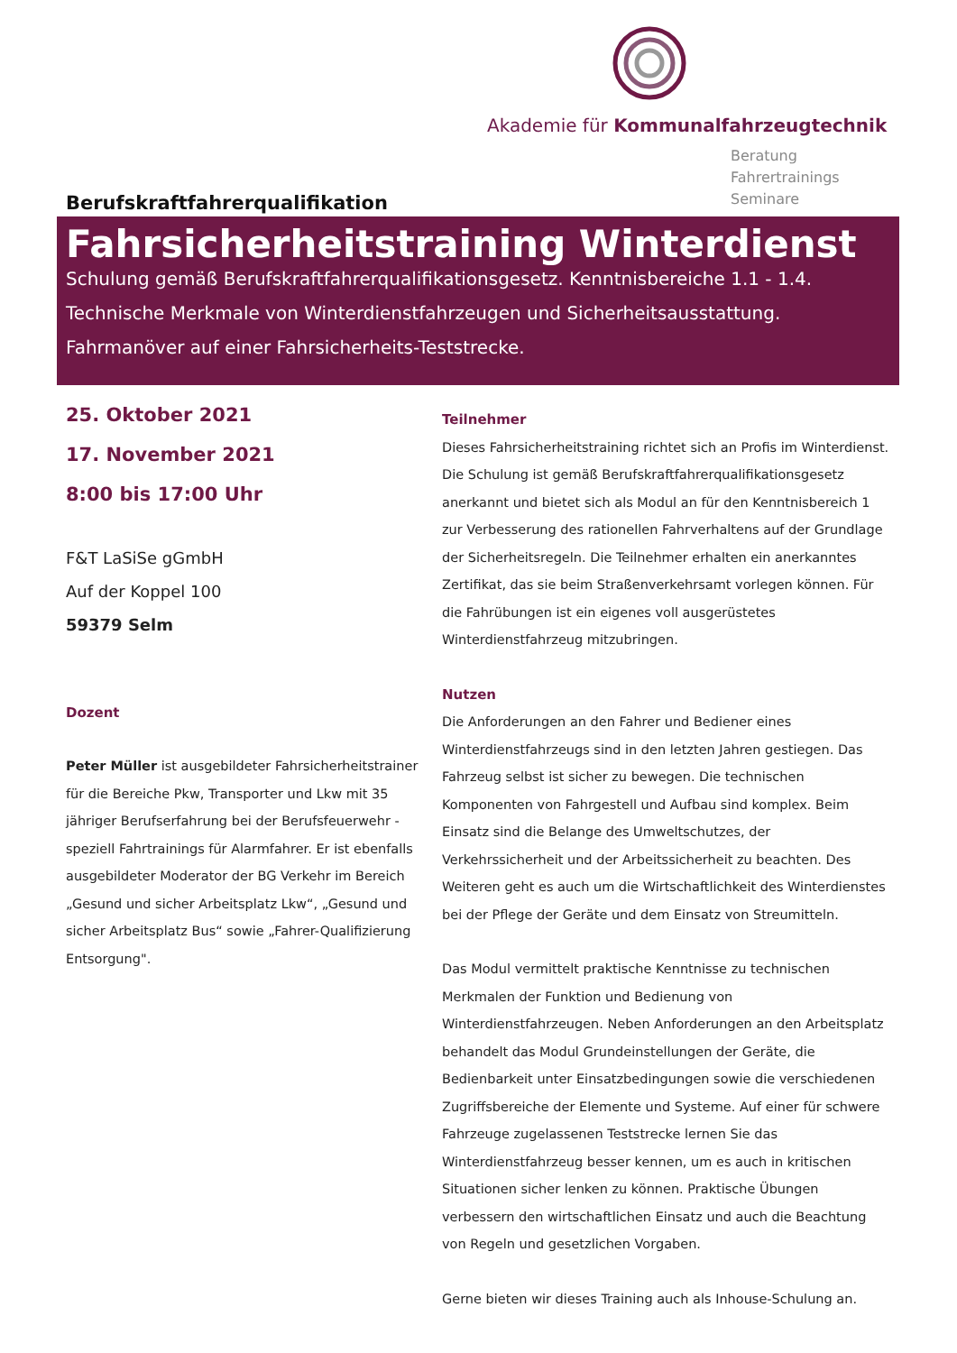Akademie für Kommunalfahrzeugtechnik
Beratung
Fahrertrainings
Seminare
Berufskraftfahrerqualifikation
Fahrsicherheitstraining Winterdienst
Schulung gemäß Berufskraftfahrerqualifikationsgesetz. Kenntnisbereiche 1.1 - 1.4.
Technische Merkmale von Winterdienstfahrzeugen und Sicherheitsausstattung.
Fahrmanöver auf einer Fahrsicherheits-Teststrecke.
25. Oktober 2021
17. November 2021
8:00 bis 17:00 Uhr
F&T LaSiSe gGmbH
Auf der Koppel 100
59379 Selm
Dozent
Peter Müller ist ausgebildeter Fahrsicherheitstrainer für die Bereiche Pkw, Transporter und Lkw mit 35 jähriger Berufserfahrung bei der Berufsfeuerwehr - speziell Fahrtrainings für Alarmfahrer. Er ist ebenfalls ausgebildeter Moderator der BG Verkehr im Bereich „Gesund und sicher Arbeitsplatz Lkw“, „Gesund und sicher Arbeitsplatz Bus“ sowie „Fahrer-Qualifizierung Entsorgung".
Teilnehmer
Dieses Fahrsicherheitstraining richtet sich an Profis im Winterdienst. Die Schulung ist gemäß Berufskraftfahrerqualifikationsgesetz anerkannt und bietet sich als Modul an für den Kenntnisbereich 1 zur Verbesserung des rationellen Fahrverhaltens auf der Grundlage der Sicherheitsregeln. Die Teilnehmer erhalten ein anerkanntes Zertifikat, das sie beim Straßenverkehrsamt vorlegen können. Für die Fahrübungen ist ein eigenes voll ausgerüstetes Winterdienstfahrzeug mitzubringen.
Nutzen
Die Anforderungen an den Fahrer und Bediener eines Winterdienstfahrzeugs sind in den letzten Jahren gestiegen. Das Fahrzeug selbst ist sicher zu bewegen. Die technischen Komponenten von Fahrgestell und Aufbau sind komplex. Beim Einsatz sind die Belange des Umweltschutzes, der Verkehrssicherheit und der Arbeitssicherheit zu beachten. Des Weiteren geht es auch um die Wirtschaftlichkeit des Winterdienstes bei der Pflege der Geräte und dem Einsatz von Streumitteln.
Das Modul vermittelt praktische Kenntnisse zu technischen Merkmalen der Funktion und Bedienung von Winterdienstfahrzeugen. Neben Anforderungen an den Arbeitsplatz behandelt das Modul Grundeinstellungen der Geräte, die Bedienbarkeit unter Einsatzbedingungen sowie die verschiedenen Zugriffsbereiche der Elemente und Systeme. Auf einer für schwere Fahrzeuge zugelassenen Teststrecke lernen Sie das Winterdienstfahrzeug besser kennen, um es auch in kritischen Situationen sicher lenken zu können. Praktische Übungen verbessern den wirtschaftlichen Einsatz und auch die Beachtung von Regeln und gesetzlichen Vorgaben.
Gerne bieten wir dieses Training auch als Inhouse-Schulung an.